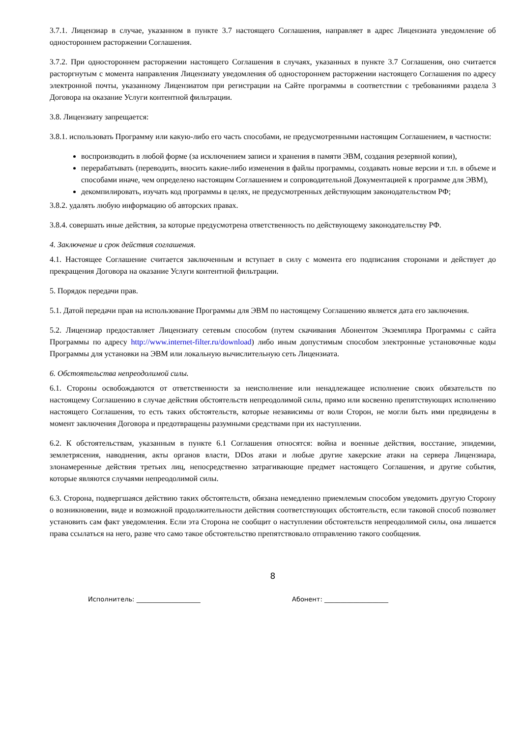3.7.1. Лицензиар в случае, указанном в пункте 3.7 настоящего Соглашения, направляет в адрес Лицензиата уведомление об одностороннем расторжении Соглашения.
3.7.2. При одностороннем расторжении настоящего Соглашения в случаях, указанных в пункте 3.7 Соглашения, оно считается расторгнутым с момента направления Лицензиату уведомления об одностороннем расторжении настоящего Соглашения по адресу электронной почты, указанному Лицензиатом при регистрации на Сайте программы в соответствии с требованиями раздела 3 Договора на оказание Услуги контентной фильтрации.
3.8. Лицензиату запрещается:
3.8.1. использовать Программу или какую-либо его часть способами, не предусмотренными настоящим Соглашением, в частности:
воспроизводить в любой форме (за исключением записи и хранения в памяти ЭВМ, создания резервной копии),
перерабатывать (переводить, вносить какие-либо изменения в файлы программы, создавать новые версии и т.п. в объеме и способами иначе, чем определено настоящим Соглашением и сопроводительной Документацией к программе для ЭВМ),
декомпилировать, изучать код программы в целях, не предусмотренных действующим законодательством РФ;
3.8.2. удалять любую информацию об авторских правах.
3.8.4. совершать иные действия, за которые предусмотрена ответственность по действующему законодательству РФ.
4. Заключение и срок действия соглашения.
4.1. Настоящее Соглашение считается заключенным и вступает в силу с момента его подписания сторонами и действует до прекращения Договора на оказание Услуги контентной фильтрации.
5. Порядок передачи прав.
5.1. Датой передачи прав на использование Программы для ЭВМ по настоящему Соглашению является дата его заключения.
5.2. Лицензиар предоставляет Лицензиату сетевым способом (путем скачивания Абонентом Экземпляра Программы с сайта Программы по адресу http://www.internet-filter.ru/download) либо иным допустимым способом электронные установочные коды Программы для установки на ЭВМ или локальную вычислительную сеть Лицензиата.
6. Обстоятельства непреодолимой силы.
6.1. Стороны освобождаются от ответственности за неисполнение или ненадлежащее исполнение своих обязательств по настоящему Соглашению в случае действия обстоятельств непреодолимой силы, прямо или косвенно препятствующих исполнению настоящего Соглашения, то есть таких обстоятельств, которые независимы от воли Сторон, не могли быть ими предвидены в момент заключения Договора и предотвращены разумными средствами при их наступлении.
6.2. К обстоятельствам, указанным в пункте 6.1 Соглашения относятся: война и военные действия, восстание, эпидемии, землетрясения, наводнения, акты органов власти, DDos атаки и любые другие хакерские атаки на сервера Лицензиара, злонамеренные действия третьих лиц, непосредственно затрагивающие предмет настоящего Соглашения, и другие события, которые являются случаями непреодолимой силы.
6.3. Сторона, подвергшаяся действию таких обстоятельств, обязана немедленно приемлемым способом уведомить другую Сторону о возникновении, виде и возможной продолжительности действия соответствующих обстоятельств, если таковой способ позволяет установить сам факт уведомления. Если эта Сторона не сообщит о наступлении обстоятельств непреодолимой силы, она лишается права ссылаться на него, разве что само такое обстоятельство препятствовало отправлению такого сообщения.
8
Исполнитель: ____________________ Абонент: ____________________